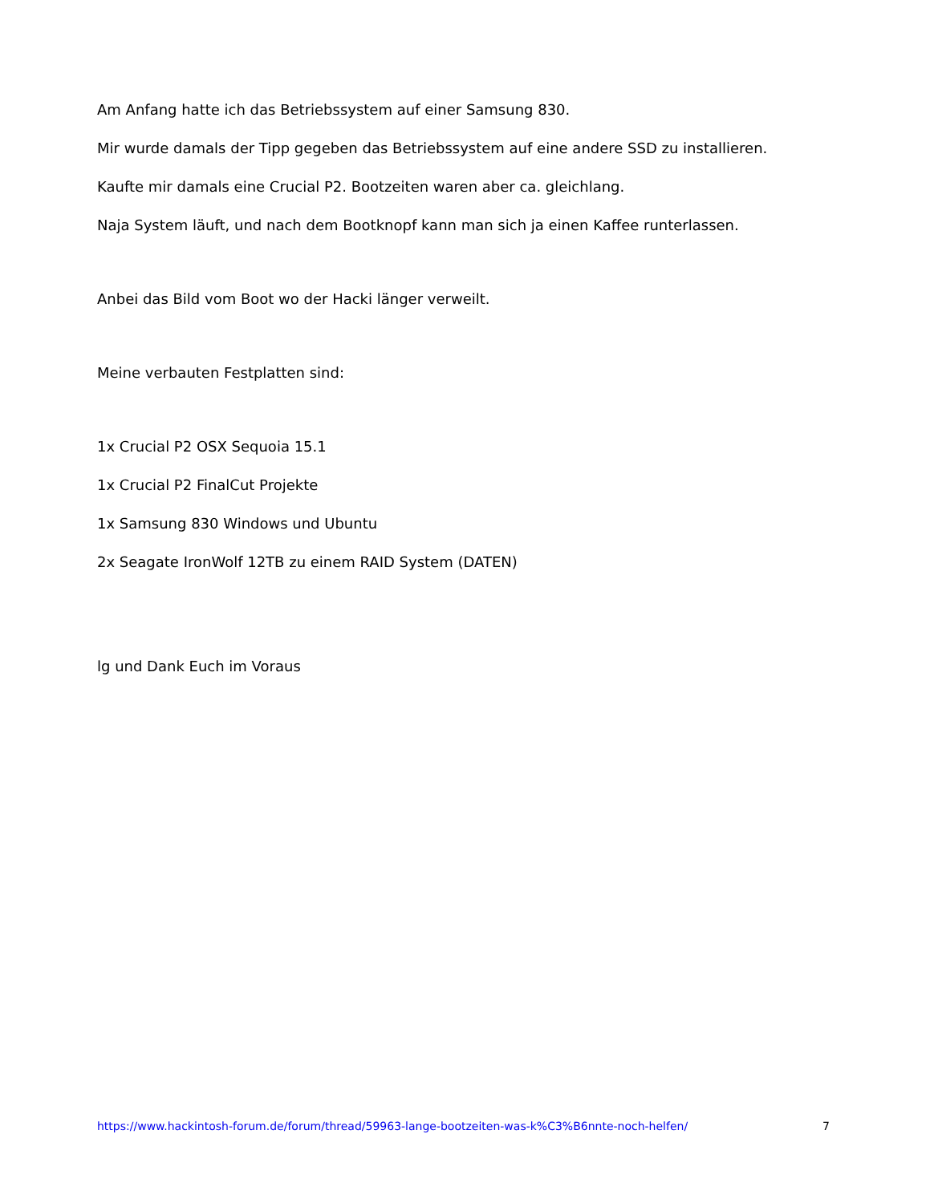Am Anfang hatte ich das Betriebssystem auf einer Samsung 830.
Mir wurde damals der Tipp gegeben das Betriebssystem auf eine andere SSD zu installieren.
Kaufte mir damals eine Crucial P2. Bootzeiten waren aber ca. gleichlang.
Naja System läuft, und nach dem Bootknopf kann man sich ja einen Kaffee runterlassen.
Anbei das Bild vom Boot wo der Hacki länger verweilt.
Meine verbauten Festplatten sind:
1x Crucial P2 OSX Sequoia 15.1
1x Crucial P2 FinalCut Projekte
1x Samsung 830 Windows und Ubuntu
2x Seagate IronWolf 12TB zu einem RAID System (DATEN)
lg und Dank Euch im Voraus
https://www.hackintosh-forum.de/forum/thread/59963-lange-bootzeiten-was-k%C3%B6nnte-noch-helfen/ 7